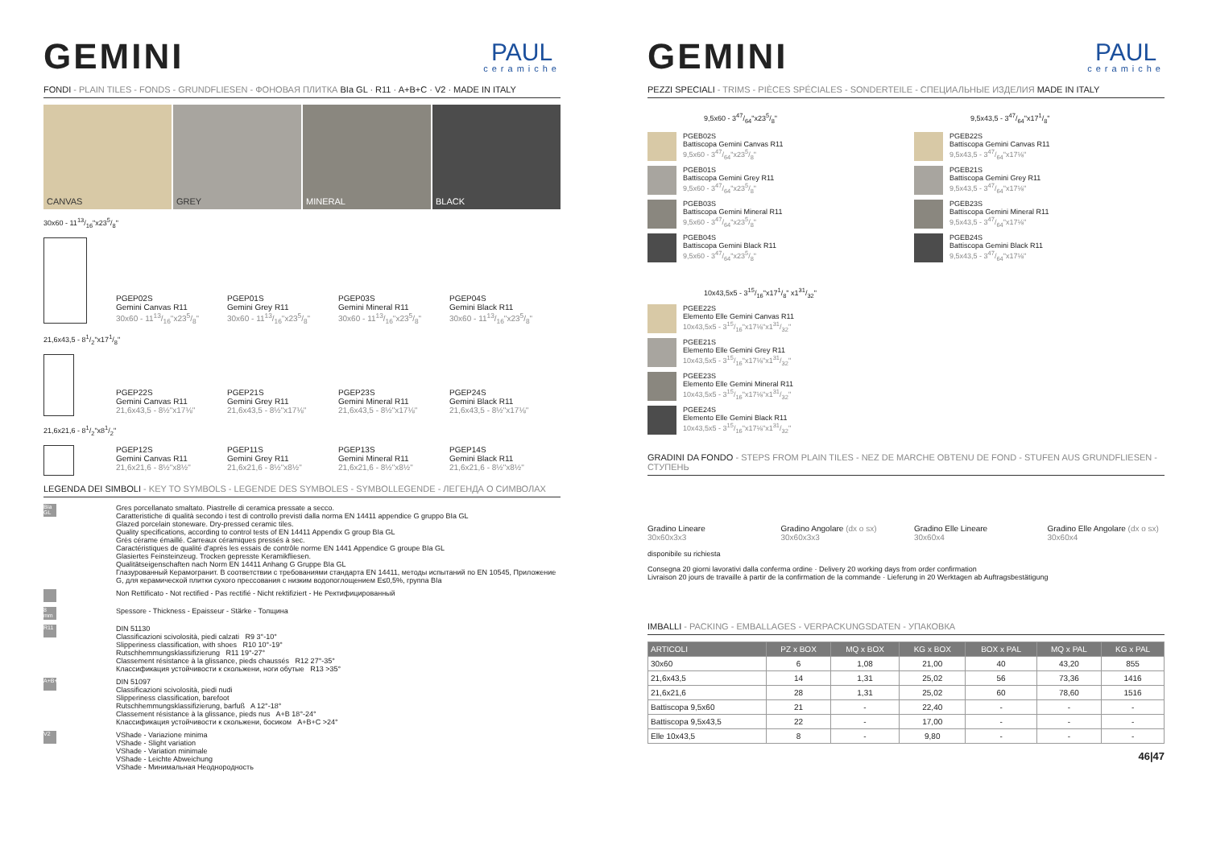GEMINI
PAUL
ceramiche
FONDI - PLAIN TILES - FONDS - GRUNDFLIESEN - ФОНОВАЯ ПЛИТКА BIa GL · R11 · A+B+C · V2 · MADE IN ITALY
CANVAS GREY MINERAL BLACK
30x60 - 1113/16"x235/8"
PGEP02S
Gemini Canvas R11
30x60 - 1113/16"x235/8"
PGEP01S
Gemini Grey R11
30x60 - 1113/16"x235/8"
PGEP03S
Gemini Mineral R11
30x60 - 1113/16"x235/8"
PGEP04S
Gemini Black R11
30x60 - 1113/16"x235/8"
21,6x43,5 - 81/2"x171/8"
PGEP22S
Gemini Canvas R11
21,6x43,5 - 8½"x17⅛"
PGEP21S
Gemini Grey R11
21,6x43,5 - 8½"x17⅛"
PGEP23S
Gemini Mineral R11
21,6x43,5 - 8½"x17⅛"
PGEP24S
Gemini Black R11
21,6x43,5 - 8½"x17⅛"
21,6x21,6 - 81/2"x81/2"
PGEP12S
Gemini Canvas R11
21,6x21,6 - 8½"x8½"
PGEP11S
Gemini Grey R11
21,6x21,6 - 8½"x8½"
PGEP13S
Gemini Mineral R11
21,6x21,6 - 8½"x8½"
PGEP14S
Gemini Black R11
21,6x21,6 - 8½"x8½"
LEGENDA DEI SIMBOLI - KEY TO SYMBOLS - LEGENDE DES SYMBOLES - SYMBOLLEGENDE - ЛЕГЕНДА О СИМВОЛАХ
BIa GL
Gres porcellanato smaltato. Piastrelle di ceramica pressate a secco.
Caratteristiche di qualità secondo i test di controllo previsti dalla norma EN 14411 appendice G gruppo BIa GL
Glazed porcelain stoneware. Dry-pressed ceramic tiles.
Quality specifications, according to control tests of EN 14411 Appendix G group BIa GL
Grès cérame émaillé. Carreaux céramiques pressés à sec.
Caractéristiques de qualité d'après les essais de contrôle norme EN 1441 Appendice G groupe BIa GL
Glasiertes Feinsteinzeug. Trocken gepresste Keramikfliesen.
Qualitätseigenschaften nach Norm EN 14411 Anhang G Gruppe BIa GL
Глазурованный Керамогранит. В соответствии с требованиями стандарта EN 14411, методы испытаний по EN 10545, Приложение G, для керамической плитки сухого прессования с низким водопоглощением E≤0,5%, группа BIa
Non Rettificato - Not rectified - Pas rectifié - Nicht rektifiziert - Не Ректифицированный
8 mm
Spessore - Thickness - Epaisseur - Stärke - Толщина
R11
DIN 51130
Classificazioni scivolosità, piedi calzati R9 3°-10°
Slipperiness classification, with shoes R10 10°-19°
Rutschhemmungsklassifizierung R11 19°-27°
Classement résistance à la glissance, pieds chaussés R12 27°-35°
Классификация устойчивости к скольжени, ноги обутые R13 >35°
A+B+C
DIN 51097
Classificazioni scivolosità, piedi nudi
Slipperiness classification, barefoot
Rutschhemmungsklassifizierung, barfuß A 12°-18°
Classement résistance à la glissance, pieds nus A+B 18°-24°
Классификация устойчивости к скольжени, босиком A+B+C >24°
V2
VShade - Variazione minima
VShade - Slight variation
VShade - Variation minimale
VShade - Leichte Abweichung
VShade - Минимальная Неоднородность
GEMINI
PAUL
ceramiche
PEZZI SPECIALI - TRIMS - PIÈCES SPÉCIALES - SONDERTEILE - СПЕЦИАЛЬНЫЕ ИЗДЕЛИЯ MADE IN ITALY
9,5x60 - 347/64"x235/8"
PGEB02S
Battiscopa Gemini Canvas R11
9,5x60 - 347/64"x235/8"
PGEB01S
Battiscopa Gemini Grey R11
9,5x60 - 347/64"x235/8"
PGEB03S
Battiscopa Gemini Mineral R11
9,5x60 - 347/64"x235/8"
PGEB04S
Battiscopa Gemini Black R11
9,5x60 - 347/64"x235/8"
10x43,5x5 - 315/16"x171/8" x131/32"
PGEE22S
Elemento Elle Gemini Canvas R11
10x43,5x5 - 315/16"x17⅛"x131/32"
PGEE21S
Elemento Elle Gemini Grey R11
10x43,5x5 - 315/16"x17⅛"x131/32"
PGEE23S
Elemento Elle Gemini Mineral R11
10x43,5x5 - 315/16"x17⅛"x131/32"
PGEE24S
Elemento Elle Gemini Black R11
10x43,5x5 - 315/16"x17⅛"x131/32"
9,5x43,5 - 347/64"x171/8"
PGEB22S
Battiscopa Gemini Canvas R11
9,5x43,5 - 347/64"x17⅛"
PGEB21S
Battiscopa Gemini Grey R11
9,5x43,5 - 347/64"x17⅛"
PGEB23S
Battiscopa Gemini Mineral R11
9,5x43,5 - 347/64"x17⅛"
PGEB24S
Battiscopa Gemini Black R11
9,5x43,5 - 347/64"x17⅛"
GRADINI DA FONDO - STEPS FROM PLAIN TILES - NEZ DE MARCHE OBTENU DE FOND - STUFEN AUS GRUNDFLIESEN - СТУПЕНЬ
Gradino Lineare
30x60x3x3
Gradino Angolare (dx o sx)
30x60x3x3
Gradino Elle Lineare
30x60x4
Gradino Elle Angolare (dx o sx)
30x60x4
disponibile su richiesta
Consegna 20 giorni lavorativi dalla conferma ordine · Delivery 20 working days from order confirmation
Livraison 20 jours de travaille à partir de la confirmation de la commande · Lieferung in 20 Werktagen ab Auftragsbestätigung
IMBALLI - PACKING - EMBALLAGES - VERPACKUNGSDATEN - УПАКОВКА
| ARTICOLI | PZ x BOX | MQ x BOX | KG x BOX | BOX x PAL | MQ x PAL | KG x PAL |
| --- | --- | --- | --- | --- | --- | --- |
| 30x60 | 6 | 1,08 | 21,00 | 40 | 43,20 | 855 |
| 21,6x43,5 | 14 | 1,31 | 25,02 | 56 | 73,36 | 1416 |
| 21,6x21,6 | 28 | 1,31 | 25,02 | 60 | 78,60 | 1516 |
| Battiscopa 9,5x60 | 21 | - | 22,40 | - | - | - |
| Battiscopa 9,5x43,5 | 22 | - | 17,00 | - | - | - |
| Elle 10x43,5 | 8 | - | 9,80 | - | - | - |
46|47